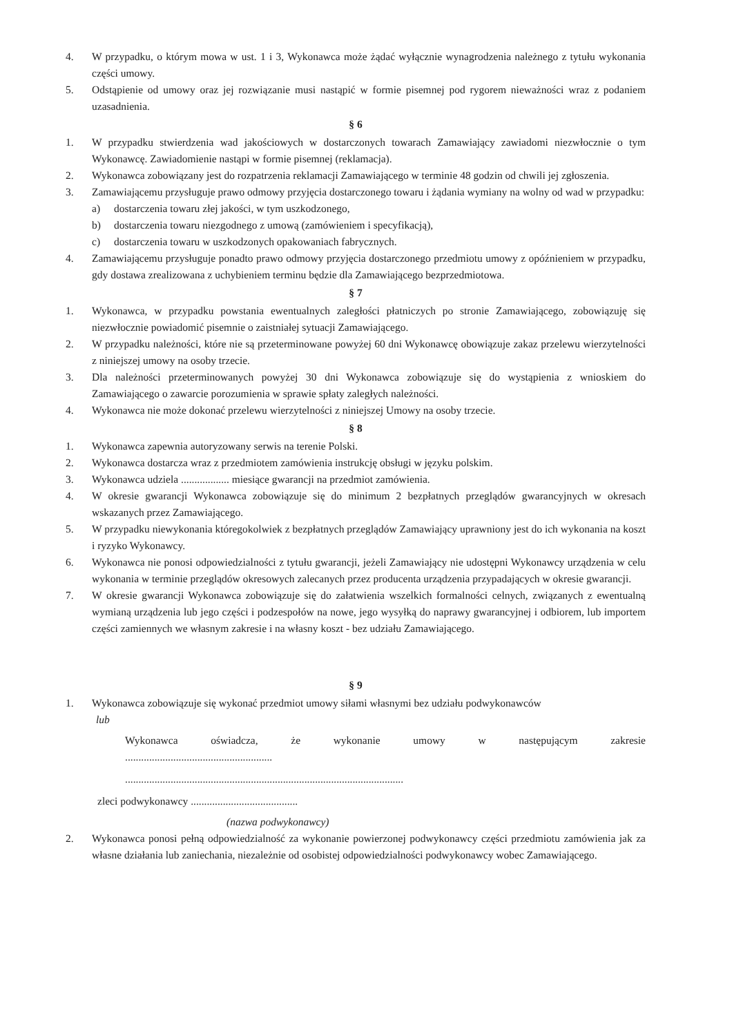4. W przypadku, o którym mowa w ust. 1 i 3, Wykonawca może żądać wyłącznie wynagrodzenia należnego z tytułu wykonania części umowy.
5. Odstąpienie od umowy oraz jej rozwiązanie musi nastąpić w formie pisemnej pod rygorem nieważności wraz z podaniem uzasadnienia.
§ 6
1. W przypadku stwierdzenia wad jakościowych w dostarczonych towarach Zamawiający zawiadomi niezwłocznie o tym Wykonawcę. Zawiadomienie nastąpi w formie pisemnej (reklamacja).
2. Wykonawca zobowiązany jest do rozpatrzenia reklamacji Zamawiającego w terminie 48 godzin od chwili jej zgłoszenia.
3. Zamawiającemu przysługuje prawo odmowy przyjęcia dostarczonego towaru i żądania wymiany na wolny od wad w przypadku:
a) dostarczenia towaru złej jakości, w tym uszkodzonego,
b) dostarczenia towaru niezgodnego z umową (zamówieniem i specyfikacją),
c) dostarczenia towaru w uszkodzonych opakowaniach fabrycznych.
4. Zamawiającemu przysługuje ponadto prawo odmowy przyjęcia dostarczonego przedmiotu umowy z opóźnieniem w przypadku, gdy dostawa zrealizowana z uchybieniem terminu będzie dla Zamawiającego bezprzedmiotowa.
§ 7
1. Wykonawca, w przypadku powstania ewentualnych zaległości płatniczych po stronie Zamawiającego, zobowiązuję się niezwłocznie powiadomić pisemnie o zaistniałej sytuacji Zamawiającego.
2. W przypadku należności, które nie są przeterminowane powyżej 60 dni Wykonawcę obowiązuje zakaz przelewu wierzytelności z niniejszej umowy na osoby trzecie.
3. Dla należności przeterminowanych powyżej 30 dni Wykonawca zobowiązuje się do wystąpienia z wnioskiem do Zamawiającego o zawarcie porozumienia w sprawie spłaty zaległych należności.
4. Wykonawca nie może dokonać przelewu wierzytelności z niniejszej Umowy na osoby trzecie.
§ 8
1. Wykonawca zapewnia autoryzowany serwis na terenie Polski.
2. Wykonawca dostarcza wraz z przedmiotem zamówienia instrukcję obsługi w języku polskim.
3. Wykonawca udziela .................. miesiące gwarancji na przedmiot zamówienia.
4. W okresie gwarancji Wykonawca zobowiązuje się do minimum 2 bezpłatnych przeglądów gwarancyjnych w okresach wskazanych przez Zamawiającego.
5. W przypadku niewykonania któregokolwiek z bezpłatnych przeglądów Zamawiający uprawniony jest do ich wykonania na koszt i ryzyko Wykonawcy.
6. Wykonawca nie ponosi odpowiedzialności z tytułu gwarancji, jeżeli Zamawiający nie udostępni Wykonawcy urządzenia w celu wykonania w terminie przeglądów okresowych zalecanych przez producenta urządzenia przypadających w okresie gwarancji.
7. W okresie gwarancji Wykonawca zobowiązuje się do załatwienia wszelkich formalności celnych, związanych z ewentualną wymianą urządzenia lub jego części i podzespołów na nowe, jego wysyłką do naprawy gwarancyjnej i odbiorem, lub importem części zamiennych we własnym zakresie i na własny koszt - bez udziału Zamawiającego.
§ 9
1. Wykonawca zobowiązuje się wykonać przedmiot umowy siłami własnymi bez udziału podwykonawców
lub
Wykonawca oświadcza, że wykonanie umowy w następującym zakresie
.......................................................
........................................................................................................
zleci podwykonawcy ........................................
(nazwa podwykonawcy)
2. Wykonawca ponosi pełną odpowiedzialność za wykonanie powierzonej podwykonawcy części przedmiotu zamówienia jak za własne działania lub zaniechania, niezależnie od osobistej odpowiedzialności podwykonawcy wobec Zamawiającego.